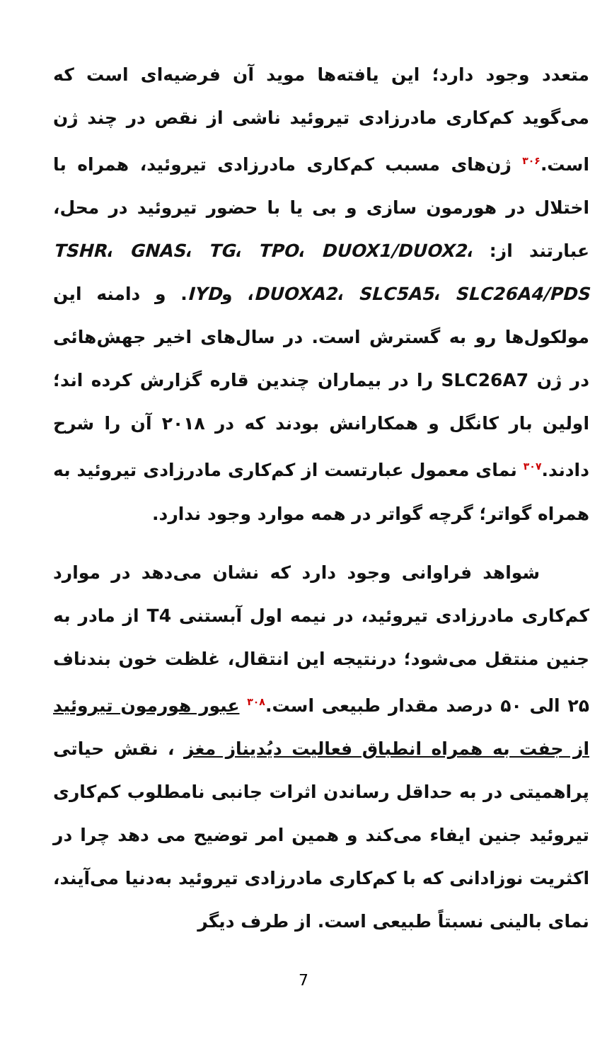متعدد وجود دارد؛ این یافته‌ها موید آن فرضیه‌ای است که می‌گوید کم‌کاری مادرزادی تیروئید ناشی از نقص در چند ژن است.<sup>۳۰۶</sup> ژن‌های مسبب کم‌کاری مادرزادی تیروئید، همراه با اختلال در هورمون سازی و بی یا با حضور تیروئید در محل، عبارتند از: TSHR، GNAS، TG، TPO، DUOX1/DUOX2، DUOXA2، SLC5A5، SLC26A4/PDS، وIYD. و دامنه این مولکول‌ها رو به گسترش است. در سال‌های اخیر جهش‌هائی در ژن SLC26A7 را در بیماران چندین قاره گزارش کرده اند؛ اولین بار کانگل و همکارانش بودند که در ۲۰۱۸ آن را شرح دادند.<sup>۳۰۷</sup> نمای معمول عبارتست از کم‌کاری مادرزادی تیروئید به همراه گواتر؛ گرچه گواتر در همه موارد وجود ندارد.
شواهد فراوانی وجود دارد که نشان می‌دهد در موارد کم‌کاری مادرزادی تیروئید، در نیمه اول آبستنی T4 از مادر به جنین منتقل می‌شود؛ درنتیجه این انتقال، غلظت خون بندناف ۲۵ الی ۵۰ درصد مقدار طبیعی است.<sup>۳۰۸</sup> عبور هورمون تیروئید از جفت به همراه انطباق فعالیت دیُدیناز مغز ، نقش حیاتی پراهمیتی در به حداقل رساندن اثرات جانبی نامطلوب کم‌کاری تیروئید جنین ایفاء می‌کند و همین امر توضیح می دهد چرا در اکثریت نوزادانی که با کم‌کاری مادرزادی تیروئید به‌دنیا می‌آیند، نمای بالینی نسبتاً طبیعی است. از طرف دیگر
7